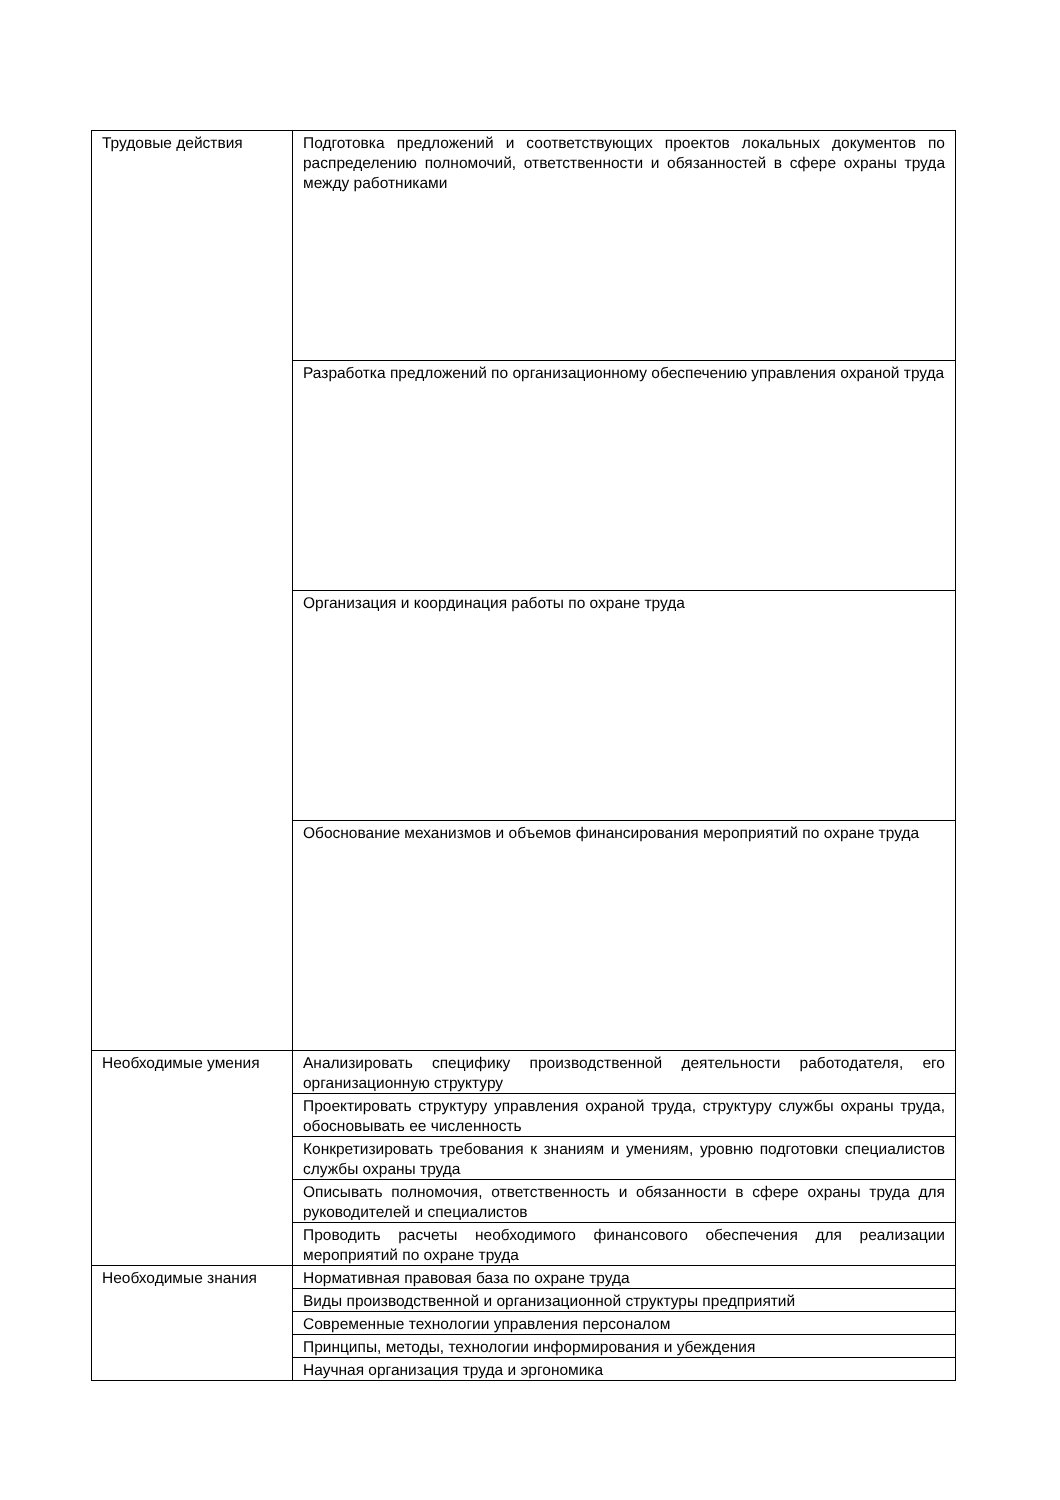| Трудовые действия | Подготовка предложений и соответствующих проектов локальных документов по распределению полномочий, ответственности и обязанностей в сфере охраны труда между работниками |
| | Разработка предложений по организационному обеспечению управления охраной труда |
| | Организация и координация работы по охране труда |
| | Обоснование механизмов и объемов финансирования мероприятий по охране труда |
| Необходимые умения | Анализировать специфику производственной деятельности работодателя, его организационную структуру |
| | Проектировать структуру управления охраной труда, структуру службы охраны труда, обосновывать ее численность |
| | Конкретизировать требования к знаниям и умениям, уровню подготовки специалистов службы охраны труда |
| | Описывать полномочия, ответственность и обязанности в сфере охраны труда для руководителей и специалистов |
| | Проводить расчеты необходимого финансового обеспечения для реализации мероприятий по охране труда |
| Необходимые знания | Нормативная правовая база по охране труда |
| | Виды производственной и организационной структуры предприятий |
| | Современные технологии управления персоналом |
| | Принципы, методы, технологии информирования и убеждения |
| | Научная организация труда и эргономика |